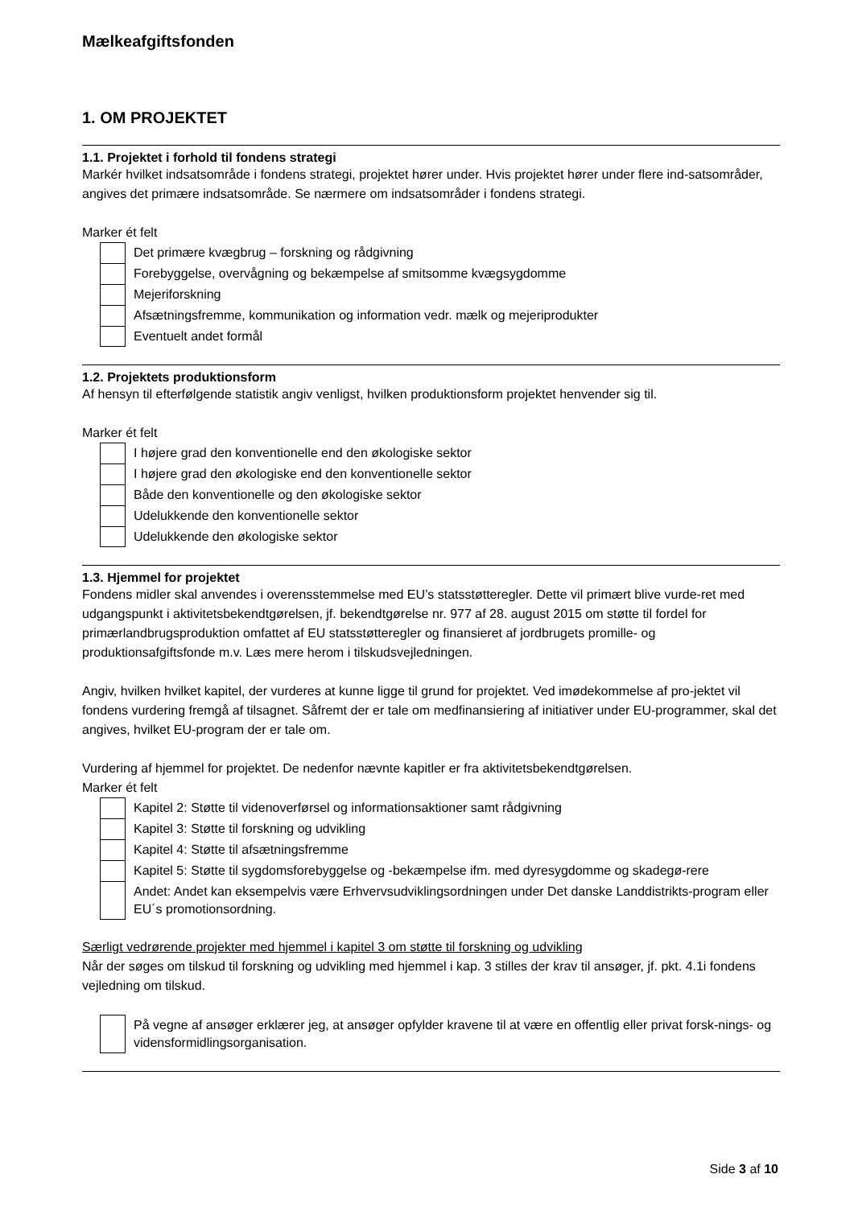Mælkeafgiftsfonden
1. OM PROJEKTET
1.1. Projektet i forhold til fondens strategi
Markér hvilket indsatsområde i fondens strategi, projektet hører under. Hvis projektet hører under flere ind-satsområder, angives det primære indsatsområde. Se nærmere om indsatsområder i fondens strategi.
Marker ét felt
Det primære kvægbrug – forskning og rådgivning
Forebyggelse, overvågning og bekæmpelse af smitsomme kvægsygdomme
Mejeriforskning
Afsætningsfremme, kommunikation og information vedr. mælk og mejeriprodukter
Eventuelt andet formål
1.2. Projektets produktionsform
Af hensyn til efterfølgende statistik angiv venligst, hvilken produktionsform projektet henvender sig til.
Marker ét felt
I højere grad den konventionelle end den økologiske sektor
I højere grad den økologiske end den konventionelle sektor
Både den konventionelle og den økologiske sektor
Udelukkende den konventionelle sektor
Udelukkende den økologiske sektor
1.3. Hjemmel for projektet
Fondens midler skal anvendes i overensstemmelse med EU’s statsstøtteregler. Dette vil primært blive vurde-ret med udgangspunkt i aktivitetsbekendtgørelsen, jf. bekendtgørelse nr. 977 af 28. august 2015 om støtte til fordel for primærlandbrugsproduktion omfattet af EU statsstøtteregler og finansieret af jordbrugets promille- og produktionsafgiftsfonde m.v. Læs mere herom i tilskudsvejledningen.
Angiv, hvilken hvilket kapitel, der vurderes at kunne ligge til grund for projektet. Ved imødekommelse af pro-jektet vil fondens vurdering fremgå af tilsagnet. Såfremt der er tale om medfinansiering af initiativer under EU-programmer, skal det angives, hvilket EU-program der er tale om.
Vurdering af hjemmel for projektet. De nedenfor nævnte kapitler er fra aktivitetsbekendtgørelsen.
Marker ét felt
Kapitel 2: Støtte til videnoverførsel og informationsaktioner samt rådgivning
Kapitel 3: Støtte til forskning og udvikling
Kapitel 4: Støtte til afsætningsfremme
Kapitel 5: Støtte til sygdomsforebyggelse og -bekæmpelse ifm. med dyresygdomme og skadegø-rere
Andet: Andet kan eksempelvis være Erhvervsudviklingsordningen under Det danske Landdistrikts-program eller EU´s promotionsordning.
Særligt vedrørende projekter med hjemmel i kapitel 3 om støtte til forskning og udvikling
Når der søges om tilskud til forskning og udvikling med hjemmel i kap. 3 stilles der krav til ansøger, jf. pkt. 4.1i fondens vejledning om tilskud.
På vegne af ansøger erklærer jeg, at ansøger opfylder kravene til at være en offentlig eller privat forsk-nings- og vidensformidlingsorganisation.
Side 3 af 10